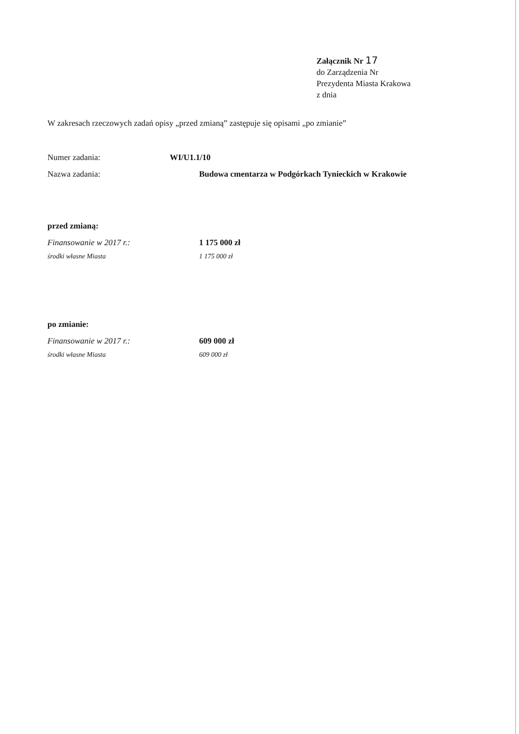Załącznik Nr 17
do Zarządzenia Nr
Prezydenta Miasta Krakowa
z dnia
W zakresach rzeczowych zadań opisy „przed zmianą” zastępuje się opisami „po zmianie”
Numer zadania: WI/U1.1/10
Nazwa zadania: Budowa cmentarza w Podgórkach Tynieckich w Krakowie
przed zmianą:
Finansowanie w 2017 r.: 1 175 000 zł
środki własne Miasta 1 175 000 zł
po zmianie:
Finansowanie w 2017 r.: 609 000 zł
środki własne Miasta 609 000 zł